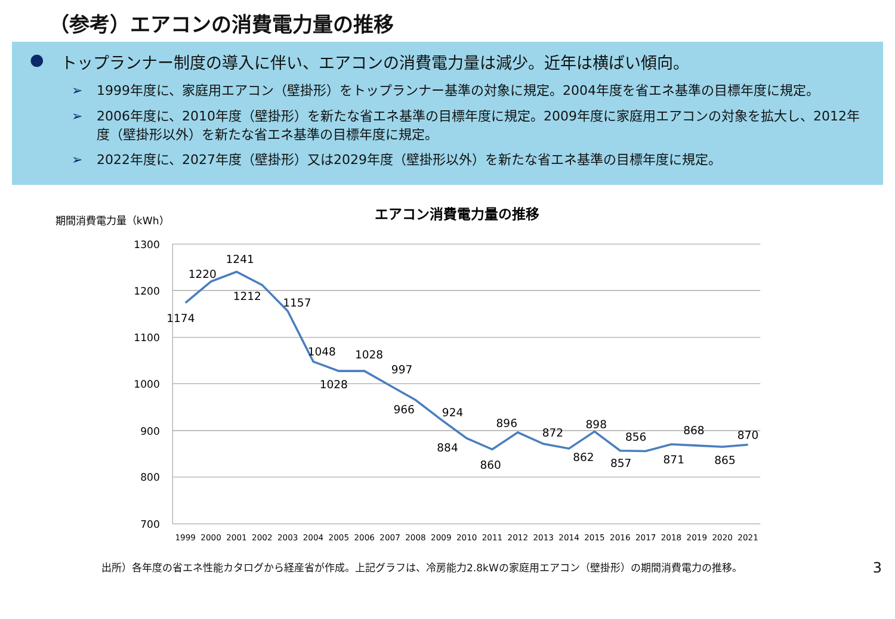（参考）エアコンの消費電力量の推移
● トップランナー制度の導入に伴い、エアコンの消費電力量は減少。近年は横ばい傾向。
➢ 1999年度に、家庭用エアコン（壁掛形）をトップランナー基準の対象に規定。2004年度を省エネ基準の目標年度に規定。
➢ 2006年度に、2010年度（壁掛形）を新たな省エネ基準の目標年度に規定。2009年度に家庭用エアコンの対象を拡大し、2012年度（壁掛形以外）を新たな省エネ基準の目標年度に規定。
➢ 2022年度に、2027年度（壁掛形）又は2029年度（壁掛形以外）を新たな省エネ基準の目標年度に規定。
期間消費電力量（kWh）
エアコン消費電力量の推移
1300
1200
1100
1000
900
800
700
1999
2000
2001
2002
2003
2004
2005
2006
2007
2008
2009
2010
2011
2012
2013
2014
2015
2016
2017
2018
2019
2020
2021
1174
1220
1241
1212
1157
1048
1028
1028
997
966
924
884
860
896
872
862
898
857
856
871
868
865
870
出所）各年度の省エネ性能カタログから経産省が作成。上記グラフは、冷房能力2.8kWの家庭用エアコン（壁掛形）の期間消費電力の推移。 3